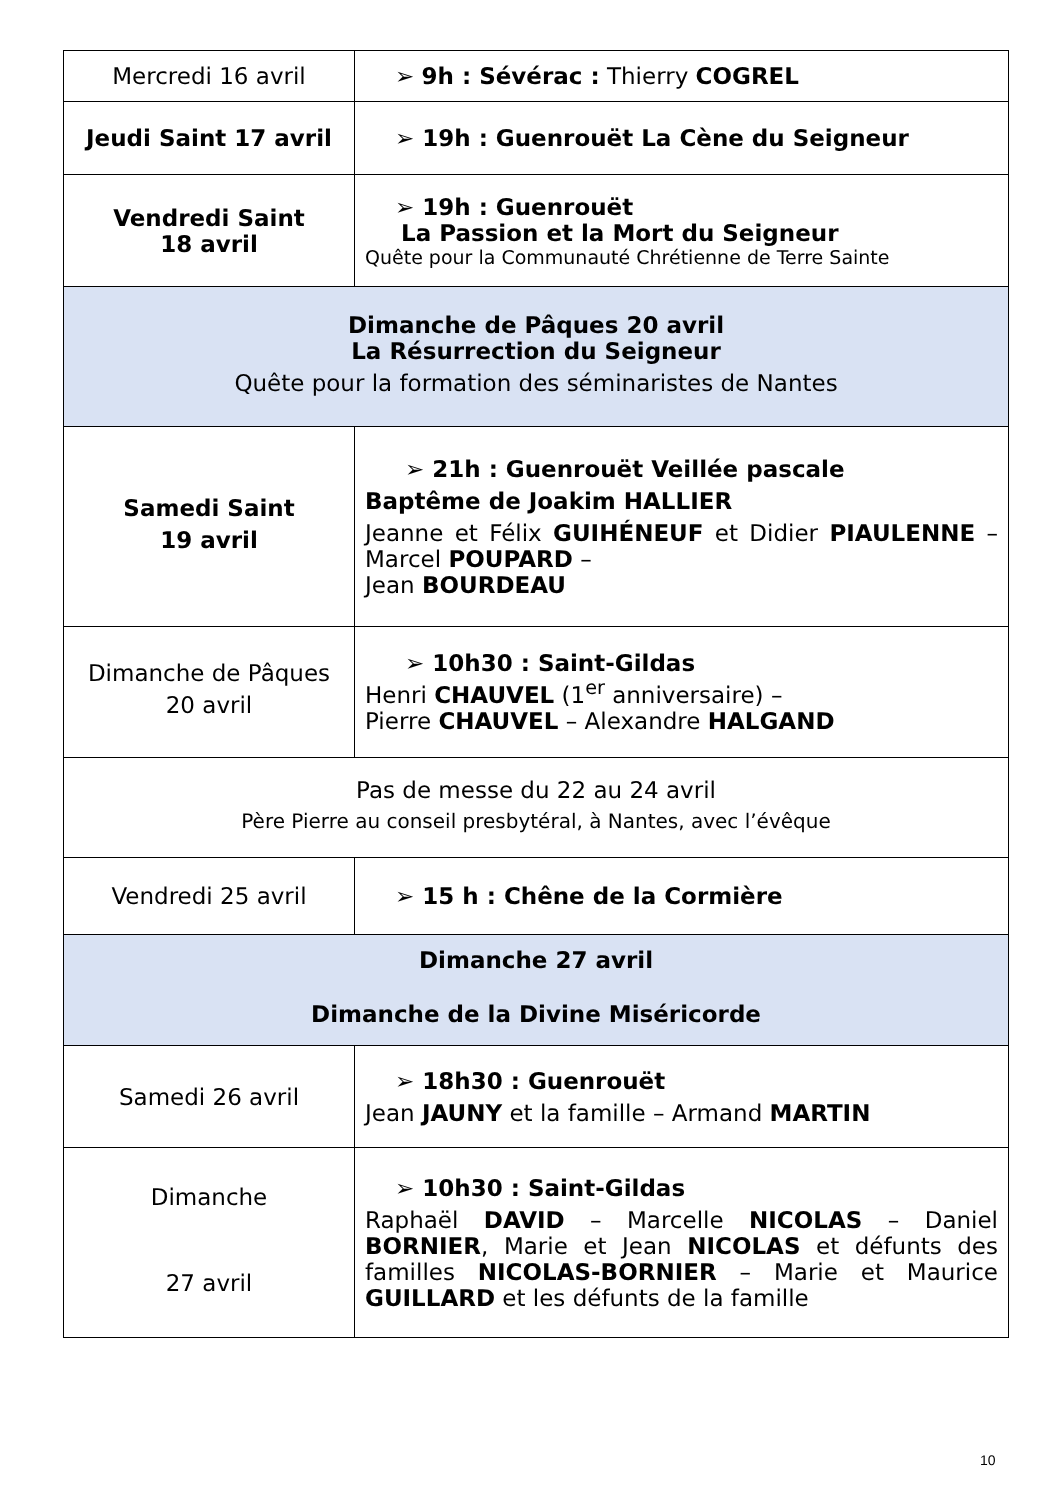| Mercredi 16 avril | ➢ 9h : Sévérac : Thierry COGREL |
| Jeudi Saint 17 avril | ➢ 19h : Guenrouët La Cène du Seigneur |
| Vendredi Saint 18 avril | ➢ 19h : Guenrouët La Passion et la Mort du Seigneur Quête pour la Communauté Chrétienne de Terre Sainte |
| Dimanche de Pâques 20 avril La Résurrection du Seigneur Quête pour la formation des séminaristes de Nantes | |
| Samedi Saint 19 avril | ➢ 21h : Guenrouët Veillée pascale Baptême de Joakim HALLIER Jeanne et Félix GUIHÉNEUF et Didier PIAULENNE – Marcel POUPARD – Jean BOURDEAU |
| Dimanche de Pâques 20 avril | ➢ 10h30 : Saint-Gildas Henri CHAUVEL (1<sup>er</sup> anniversaire) – Pierre CHAUVEL – Alexandre HALGAND |
| Pas de messe du 22 au 24 avril Père Pierre au conseil presbytéral, à Nantes, avec l’évêque | |
| Vendredi 25 avril | ➢ 15 h : Chêne de la Cormière |
| Dimanche 27 avril Dimanche de la Divine Miséricorde | |
| Samedi 26 avril | ➢ 18h30 : Guenrouët Jean JAUNY et la famille – Armand MARTIN |
| Dimanche 27 avril | ➢ 10h30 : Saint-Gildas Raphaël DAVID – Marcelle NICOLAS – Daniel BORNIER , Marie et Jean NICOLAS et défunts des familles NICOLAS-BORNIER – Marie et Maurice GUILLARD et les défunts de la famille |
10